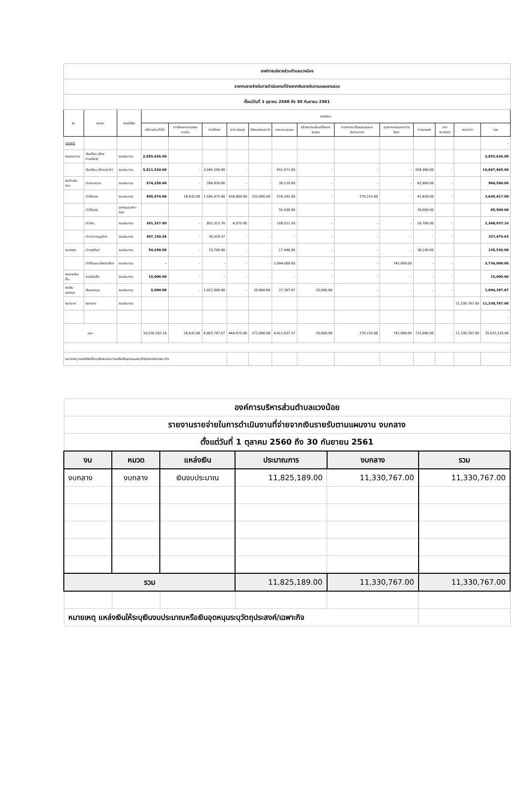| องค์การบริหารส่วนตำบลแวงน้อย | | | | | | | | | | | | | | | |
| รายงานรายจ่ายในการดำเนินงานที่จ่ายจากเงินรายรับตามแผนงานรวม | | | | | | | | | | | | | | | |
| ตั้งแต่วันที่ 1 ตุลาคม 2560 ถึง 30 กันยายน 2561 | | | | | | | | | | | | | | | |
| งบ | หมวด | แหล่งเงิน | แผนงาน | | | | | | | | | | | | |
| | | | บริหารงานทั่วไป | การรักษาความสงบภายใน | การศึกษา | สาธารณสุข | สังคมสงเคราะห์ | เคหะและชุมชน | สร้างความเข้มแข็งของชุมชน | การศาสนาวัฒนธรรมและนันทนาการ | อุตสาหกรรมและการโยธา | การเกษตร | การพาณิชย์ | งบกลาง | รวม |
| รายจ่าย | | | | | | | | | | | | | | | - |
| งบบุคลากร | เงินเดือน (ฝ่ายการเมือง) | งบประมาณ | 2,855,636.00 | | | | | | | | | | | | 2,855,636.00 |
| | เงินเดือน (ฝ่ายประจำ) | งบประมาณ | 5,811,534.00 | - | 3,045,100.00 | - | - | 652,971.00 | - | - | - | 558,360.00 | - | | 10,067,965.00 |
| งบดำเนินงาน | ค่าตอบแทน | งบประมาณ | 574,250.00 | - | 284,830.00 | - | - | 39,510.00 | - | - | - | 62,000.00 | - | | 960,590.00 |
| | ค่าใช้สอย | งบประมาณ | 505,974.00 | 16,632.00 | 1,595,475.00 | 438,000.00 | 252,000.00 | 516,291.00 | - | 279,225.00 | - | 41,820.00 | - | | 3,645,417.00 |
| | ค่าใช้สอย | อุดหนุนเฉพาะกิจฯ | | | | | | 55,500.00 | | | | 30,000.00 | | | 85,500.00 |
| | ค่าวัสดุ | งบประมาณ | 391,327.90 | - | 852,312.70 | 6,075.00 | - | 108,521.50 | - | - | - | 10,700.00 | - | | 1,368,937.10 |
| | ค่าสาธารณูปโภค | งบประมาณ | 307,150.26 | - | 30,329.37 | - | - | - | - | - | - | - | - | | 337,479.63 |
| งบลงทุน | ค่าครุภัณฑ์ | งบประมาณ | 54,290.00 | - | 33,700.00 | - | - | 17,446.00 | - | - | - | 30,100.00 | - | | 135,536.00 |
| | ค่าที่ดินและสิ่งก่อสร้าง | งบประมาณ | - | - | - | - | - | 2,994,000.00 | - | - | 742,000.00 | - | - | | 3,736,000.00 |
| งบรายจ่ายอื่น | รายจ่ายอื่น | งบประมาณ | 15,000.00 | - | - | - | - | - | - | - | - | - | - | | 15,000.00 |
| งบเงินอุดหนุน | เงินอุดหนุน | งบประมาณ | 5,000.00 | - | 1,022,000.00 | - | 20,000.00 | 27,397.87 | 20,000.00 | - | - | - | - | | 1,094,397.87 |
| งบกลาง | งบกลาง | งบประมาณ | | | | | | | | | | | | 11,330,767.00 | 11,330,767.00 |
| | | | | | | | | | | | | | | | - |
| รวม | | | 10,520,162.16 | 16,632.00 | 6,863,747.07 | 444,075.00 | 272,000.00 | 4,411,637.37 | 20,000.00 | 279,225.00 | 742,000.00 | 732,980.00 | - | 11,330,767.00 | 35,633,225.60 |
| หมายเหตุ แหล่งเงินให้ระบุเงินงบประมาณหรือเงินอุดหนุนระบุวัตถุประสงค์/เฉพาะกิจ | | | | | | | | | | | | | | | |
| องค์การบริหารส่วนตำบลแวงน้อย | | | | | |
| รายงานรายจ่ายในการดำเนินงานที่จ่ายจากเงินรายรับตามแผนงาน งบกลาง | | | | | |
| ตั้งแต่วันที่ 1 ตุลาคม 2560 ถึง 30 กันยายน 2561 | | | | | |
| งบ | หมวด | แหล่งเงิน | ประมาณการ | งบกลาง | รวม |
| งบกลาง | งบกลาง | เงินงบประมาณ | 11,825,189.00 | 11,330,767.00 | 11,330,767.00 |
| รวม | | | 11,825,189.00 | 11,330,767.00 | 11,330,767.00 |
| หมายเหตุ แหล่งเงินให้ระบุเงินงบประมาณหรือเงินอุดหนุนระบุวัตถุประสงค์/เฉพาะกิจ | | | | | |